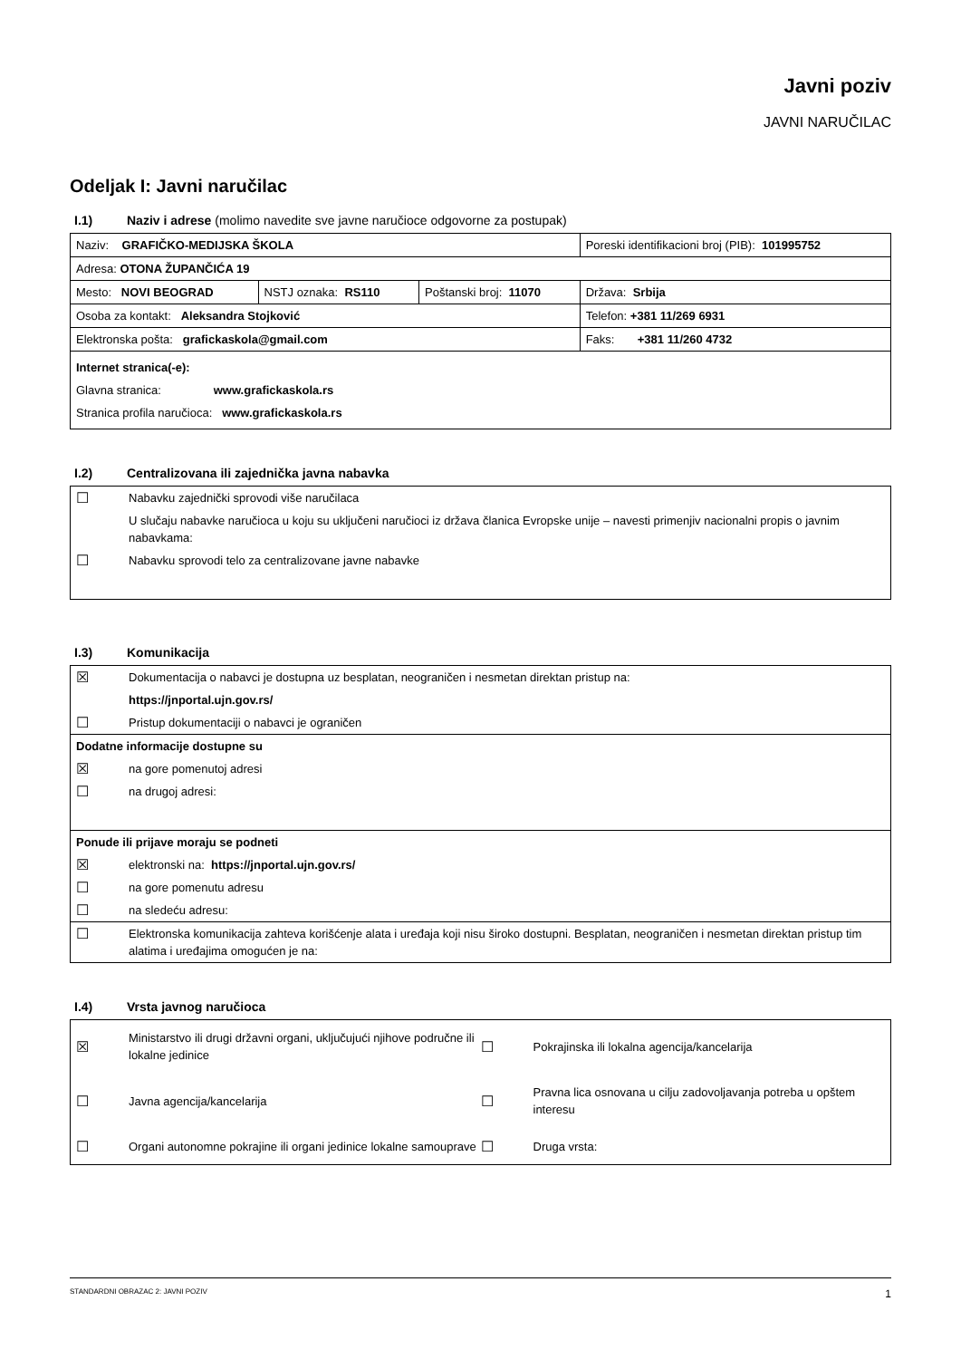Javni poziv
JAVNI NARUČILAC
Odeljak I: Javni naručilac
I.1) Naziv i adrese (molimo navedite sve javne naručioce odgovorne za postupak)
| Naziv: GRAFIČKO-MEDIJSKA ŠKOLA | | | Poreski identifikacioni broj (PIB): 101995752 |
| Adresa: OTONA ŽUPANČIĆA 19 | | | |
| Mesto: NOVI BEOGRAD | NSTJ oznaka: RS110 | Poštanski broj: 11070 | Država: Srbija |
| Osoba za kontakt: Aleksandra Stojković | | | Telefon: +381 11/269 6931 |
| Elektronska pošta: grafickaskola@gmail.com | | | Faks: +381 11/260 4732 |
| Internet stranica(-e): Glavna stranica: www.grafickaskola.rs Stranica profila naručioca: www.grafickaskola.rs | | | |
I.2) Centralizovana ili zajednička javna nabavka
☐ Nabavku zajednički sprovodi više naručilaca
U slučaju nabavke naručioca u koju su uključeni naručioci iz država članica Evropske unije – navesti primenjiv nacionalni propis o javnim nabavkama:
☐ Nabavku sprovodi telo za centralizovane javne nabavke
I.3) Komunikacija
☒ Dokumentacija o nabavci je dostupna uz besplatan, neograničen i nesmetan direktan pristup na:
https://jnportal.ujn.gov.rs/
☐ Pristup dokumentaciji o nabavci je ograničen
Dodatne informacije dostupne su
☒ na gore pomenutoj adresi
☐ na drugoj adresi:
Ponude ili prijave moraju se podneti
☒ elektronski na: https://jnportal.ujn.gov.rs/
☐ na gore pomenutu adresu
☐ na sledeću adresu:
☐ Elektronska komunikacija zahteva korišćenje alata i uređaja koji nisu široko dostupni. Besplatan, neograničen i nesmetan direktan pristup tim alatima i uređajima omogućen je na:
I.4) Vrsta javnog naručioca
☒ Ministarstvo ili drugi državni organi, uključujući njihove područne ili lokalne jedinice
☐ Pokrajinska ili lokalna agencija/kancelarija
☐ Javna agencija/kancelarija
☐ Pravna lica osnovana u cilju zadovoljavanja potreba u opštem interesu
☐ Organi autonomne pokrajine ili organi jedinice lokalne samouprave
☐ Druga vrsta:
STANDARDNI OBRAZAC 2: JAVNI POZIV 1